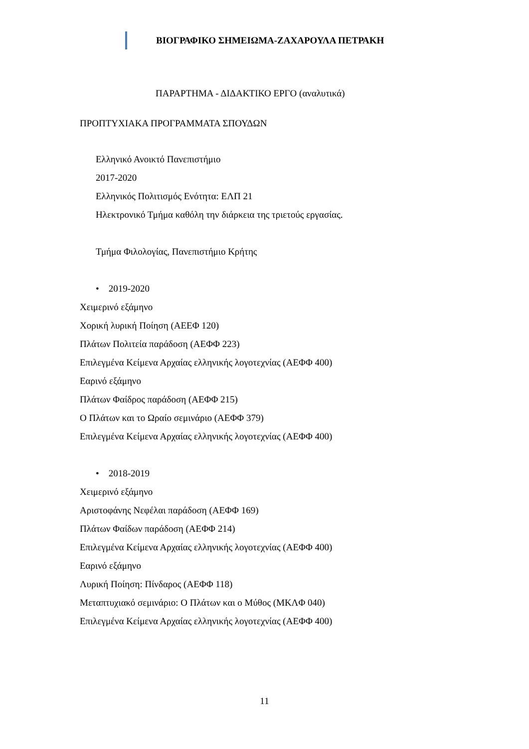ΒΙΟΓΡΑΦΙΚΟ ΣΗΜΕΙΩΜΑ-ΖΑΧΑΡΟΥΛΑ ΠΕΤΡΑΚΗ
ΠΑΡΑΡΤΗΜΑ - ΔΙΔΑΚΤΙΚΟ ΕΡΓΟ (αναλυτικά)
ΠΡΟΠΤΥΧΙΑΚΑ ΠΡΟΓΡΑΜΜΑΤΑ ΣΠΟΥΔΩΝ
Ελληνικό Ανοικτό Πανεπιστήμιο
2017-2020
Ελληνικός Πολιτισμός Ενότητα: ΕΛΠ 21
Ηλεκτρονικό Τμήμα καθόλη την διάρκεια της τριετούς εργασίας.
Τμήμα Φιλολογίας, Πανεπιστήμιο Κρήτης
• 2019-2020
Χειμερινό εξάμηνο
Χορική λυρική Ποίηση (ΑΕΕΦ 120)
Πλάτων Πολιτεία παράδοση (ΑΕΦΦ 223)
Επιλεγμένα Κείμενα Αρχαίας ελληνικής λογοτεχνίας (ΑΕΦΦ 400)
Εαρινό εξάμηνο
Πλάτων Φαίδρος παράδοση (ΑΕΦΦ 215)
Ο Πλάτων και το Ωραίο σεμινάριο (ΑΕΦΦ 379)
Επιλεγμένα Κείμενα Αρχαίας ελληνικής λογοτεχνίας (ΑΕΦΦ 400)
• 2018-2019
Χειμερινό εξάμηνο
Αριστοφάνης Νεφέλαι παράδοση (ΑΕΦΦ 169)
Πλάτων Φαίδων παράδοση (ΑΕΦΦ 214)
Επιλεγμένα Κείμενα Αρχαίας ελληνικής λογοτεχνίας (ΑΕΦΦ 400)
Εαρινό εξάμηνο
Λυρική Ποίηση: Πίνδαρος (ΑΕΦΦ 118)
Μεταπτυχιακό σεμινάριο: Ο Πλάτων και ο Μύθος (ΜΚΛΦ 040)
Επιλεγμένα Κείμενα Αρχαίας ελληνικής λογοτεχνίας (ΑΕΦΦ 400)
11